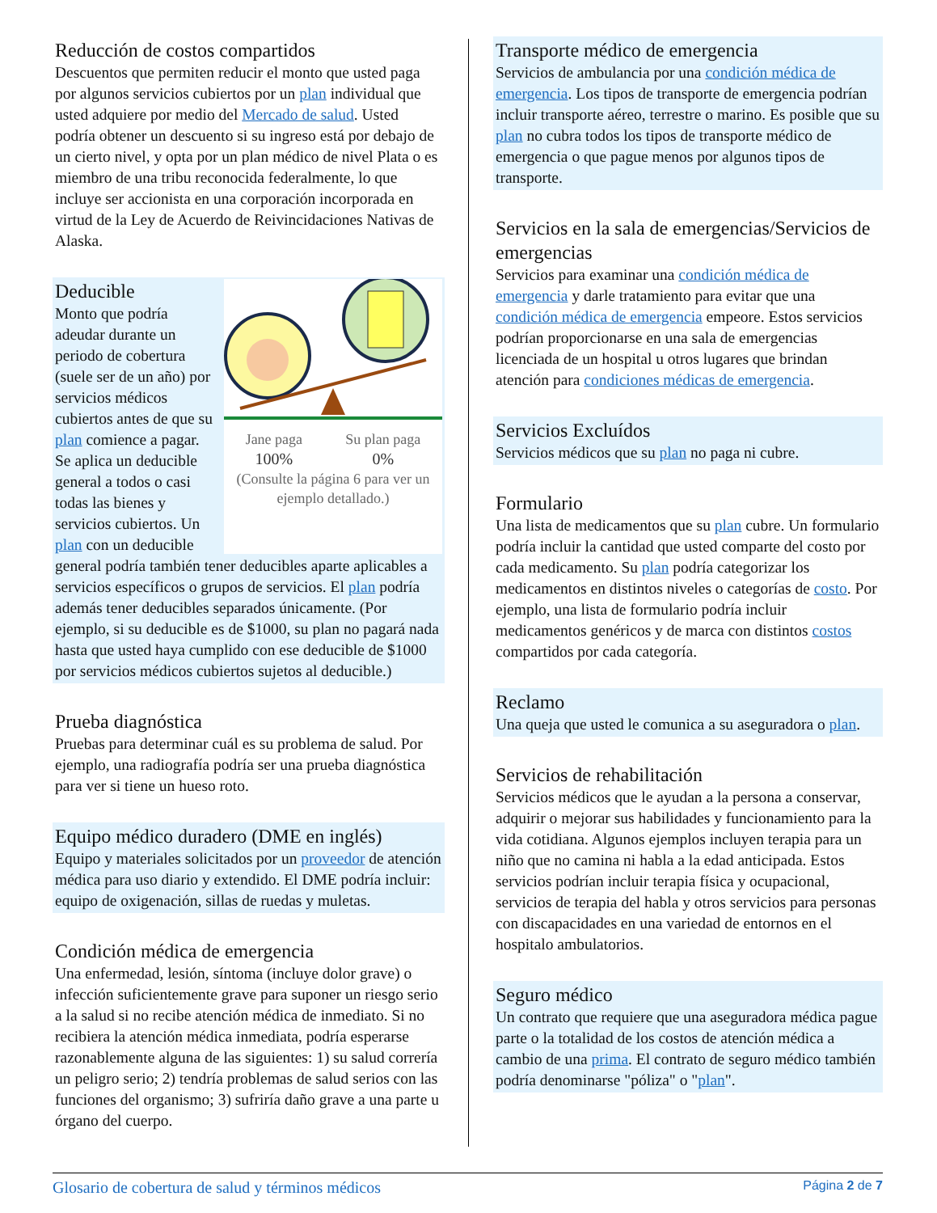Reducción de costos compartidos
Descuentos que permiten reducir el monto que usted paga por algunos servicios cubiertos por un plan individual que usted adquiere por medio del Mercado de salud. Usted podría obtener un descuento si su ingreso está por debajo de un cierto nivel, y opta por un plan médico de nivel Plata o es miembro de una tribu reconocida federalmente, lo que incluye ser accionista en una corporación incorporada en virtud de la Ley de Acuerdo de Reivincidaciones Nativas de Alaska.
Jane paga
100%
Su plan paga
0%
(Consulte la página 6 para ver un ejemplo detallado.)
Deducible
Monto que podría adeudar durante un periodo de cobertura (suele ser de un año) por servicios médicos cubiertos antes de que su plan comience a pagar. Se aplica un deducible general a todos o casi todas las bienes y servicios cubiertos. Un plan con un deducible general podría también tener deducibles aparte aplicables a servicios específicos o grupos de servicios. El plan podría además tener deducibles separados únicamente. (Por ejemplo, si su deducible es de $1000, su plan no pagará nada hasta que usted haya cumplido con ese deducible de $1000 por servicios médicos cubiertos sujetos al deducible.)
Prueba diagnóstica
Pruebas para determinar cuál es su problema de salud. Por ejemplo, una radiografía podría ser una prueba diagnóstica para ver si tiene un hueso roto.
Equipo médico duradero (DME en inglés)
Equipo y materiales solicitados por un proveedor de atención médica para uso diario y extendido. El DME podría incluir: equipo de oxigenación, sillas de ruedas y muletas.
Condición médica de emergencia
Una enfermedad, lesión, síntoma (incluye dolor grave) o infección suficientemente grave para suponer un riesgo serio a la salud si no recibe atención médica de inmediato. Si no recibiera la atención médica inmediata, podría esperarse razonablemente alguna de las siguientes: 1) su salud correría un peligro serio; 2) tendría problemas de salud serios con las funciones del organismo; 3) sufriría daño grave a una parte u órgano del cuerpo.
Transporte médico de emergencia
Servicios de ambulancia por una condición médica de emergencia. Los tipos de transporte de emergencia podrían incluir transporte aéreo, terrestre o marino. Es posible que su plan no cubra todos los tipos de transporte médico de emergencia o que pague menos por algunos tipos de transporte.
Servicios en la sala de emergencias/Servicios de emergencias
Servicios para examinar una condición médica de emergencia y darle tratamiento para evitar que una condición médica de emergencia empeore. Estos servicios podrían proporcionarse en una sala de emergencias licenciada de un hospital u otros lugares que brindan atención para condiciones médicas de emergencia.
Servicios Excluídos
Servicios médicos que su plan no paga ni cubre.
Formulario
Una lista de medicamentos que su plan cubre. Un formulario podría incluir la cantidad que usted comparte del costo por cada medicamento. Su plan podría categorizar los medicamentos en distintos niveles o categorías de costo. Por ejemplo, una lista de formulario podría incluir medicamentos genéricos y de marca con distintos costos compartidos por cada categoría.
Reclamo
Una queja que usted le comunica a su aseguradora o plan.
Servicios de rehabilitación
Servicios médicos que le ayudan a la persona a conservar, adquirir o mejorar sus habilidades y funcionamiento para la vida cotidiana. Algunos ejemplos incluyen terapia para un niño que no camina ni habla a la edad anticipada. Estos servicios podrían incluir terapia física y ocupacional, servicios de terapia del habla y otros servicios para personas con discapacidades en una variedad de entornos en el hospitalo ambulatorios.
Seguro médico
Un contrato que requiere que una aseguradora médica pague parte o la totalidad de los costos de atención médica a cambio de una prima. El contrato de seguro médico también podría denominarse "póliza" o "plan".
Glosario de cobertura de salud y términos médicos Página 2 de 7